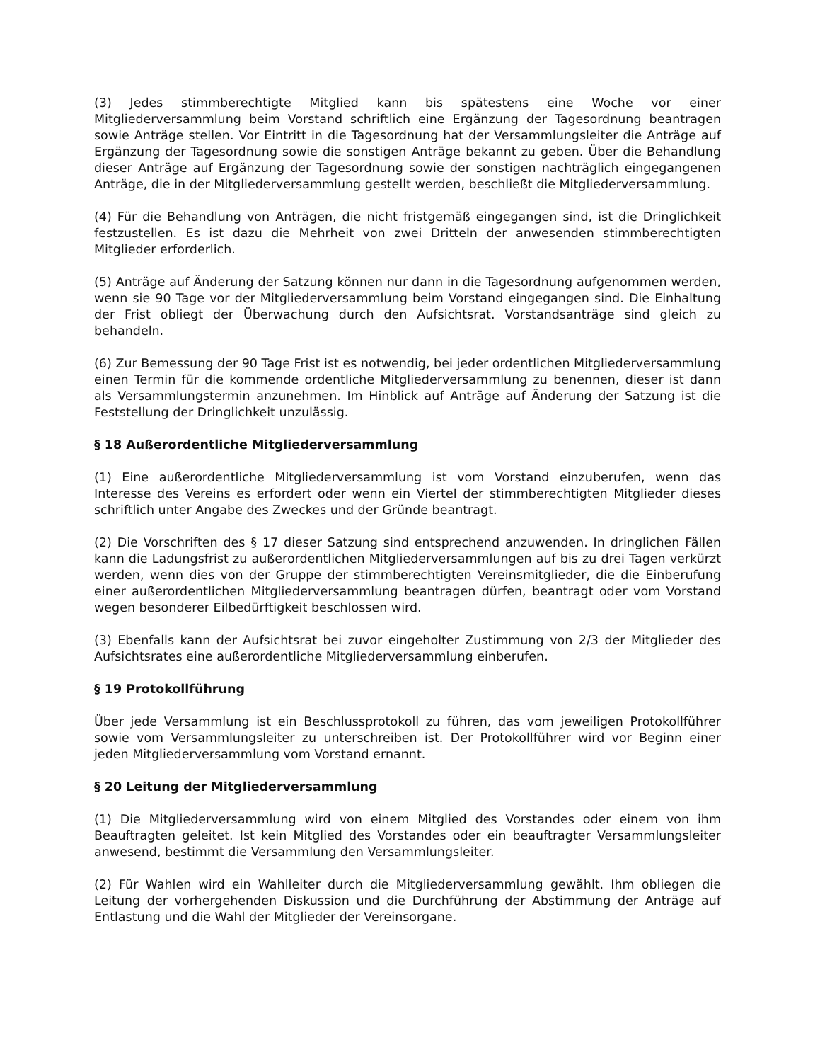(3) Jedes stimmberechtigte Mitglied kann bis spätestens eine Woche vor einer Mitgliederversammlung beim Vorstand schriftlich eine Ergänzung der Tagesordnung beantragen sowie Anträge stellen. Vor Eintritt in die Tagesordnung hat der Versammlungsleiter die Anträge auf Ergänzung der Tagesordnung sowie die sonstigen Anträge bekannt zu geben. Über die Behandlung dieser Anträge auf Ergänzung der Tagesordnung sowie der sonstigen nachträglich eingegangenen Anträge, die in der Mitgliederversammlung gestellt werden, beschließt die Mitgliederversammlung.
(4) Für die Behandlung von Anträgen, die nicht fristgemäß eingegangen sind, ist die Dringlichkeit festzustellen. Es ist dazu die Mehrheit von zwei Dritteln der anwesenden stimmberechtigten Mitglieder erforderlich.
(5) Anträge auf Änderung der Satzung können nur dann in die Tagesordnung aufgenommen werden, wenn sie 90 Tage vor der Mitgliederversammlung beim Vorstand eingegangen sind. Die Einhaltung der Frist obliegt der Überwachung durch den Aufsichtsrat. Vorstandsanträge sind gleich zu behandeln.
(6) Zur Bemessung der 90 Tage Frist ist es notwendig, bei jeder ordentlichen Mitgliederversammlung einen Termin für die kommende ordentliche Mitgliederversammlung zu benennen, dieser ist dann als Versammlungstermin anzunehmen. Im Hinblick auf Anträge auf Änderung der Satzung ist die Feststellung der Dringlichkeit unzulässig.
§ 18 Außerordentliche Mitgliederversammlung
(1) Eine außerordentliche Mitgliederversammlung ist vom Vorstand einzuberufen, wenn das Interesse des Vereins es erfordert oder wenn ein Viertel der stimmberechtigten Mitglieder dieses schriftlich unter Angabe des Zweckes und der Gründe beantragt.
(2) Die Vorschriften des § 17 dieser Satzung sind entsprechend anzuwenden. In dringlichen Fällen kann die Ladungsfrist zu außerordentlichen Mitgliederversammlungen auf bis zu drei Tagen verkürzt werden, wenn dies von der Gruppe der stimmberechtigten Vereinsmitglieder, die die Einberufung einer außerordentlichen Mitgliederversammlung beantragen dürfen, beantragt oder vom Vorstand wegen besonderer Eilbedürftigkeit beschlossen wird.
(3) Ebenfalls kann der Aufsichtsrat bei zuvor eingeholter Zustimmung von 2/3 der Mitglieder des Aufsichtsrates eine außerordentliche Mitgliederversammlung einberufen.
§ 19 Protokollführung
Über jede Versammlung ist ein Beschlussprotokoll zu führen, das vom jeweiligen Protokollführer sowie vom Versammlungsleiter zu unterschreiben ist. Der Protokollführer wird vor Beginn einer jeden Mitgliederversammlung vom Vorstand ernannt.
§ 20 Leitung der Mitgliederversammlung
(1) Die Mitgliederversammlung wird von einem Mitglied des Vorstandes oder einem von ihm Beauftragten geleitet. Ist kein Mitglied des Vorstandes oder ein beauftragter Versammlungsleiter anwesend, bestimmt die Versammlung den Versammlungsleiter.
(2) Für Wahlen wird ein Wahlleiter durch die Mitgliederversammlung gewählt. Ihm obliegen die Leitung der vorhergehenden Diskussion und die Durchführung der Abstimmung der Anträge auf Entlastung und die Wahl der Mitglieder der Vereinsorgane.